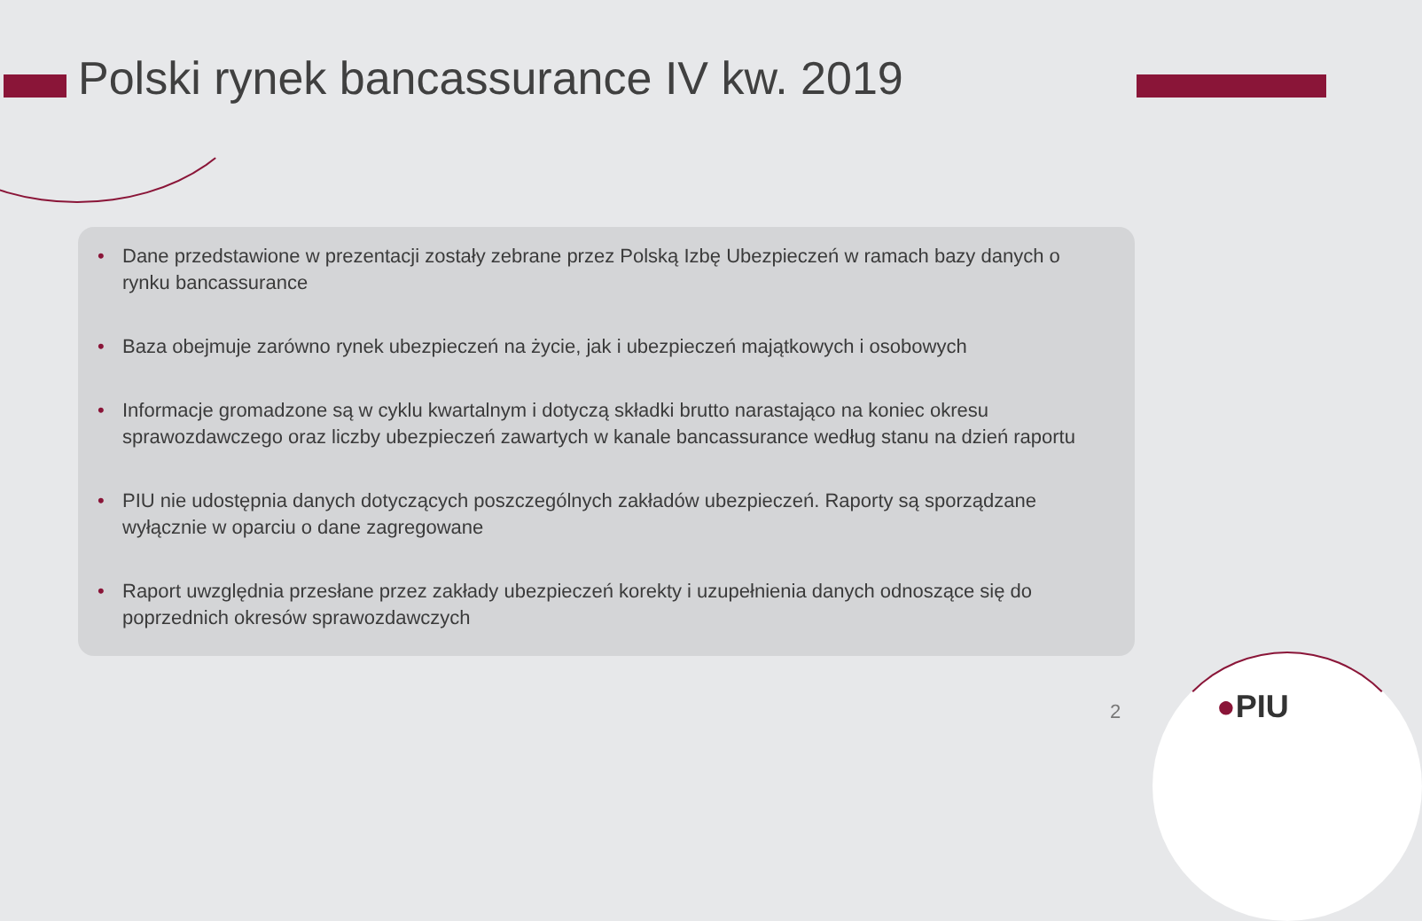Polski rynek bancassurance IV kw. 2019
• Dane przedstawione w prezentacji zostały zebrane przez Polską Izbę Ubezpieczeń w ramach bazy danych o rynku bancassurance
• Baza obejmuje zarówno rynek ubezpieczeń na życie, jak i ubezpieczeń majątkowych i osobowych
• Informacje gromadzone są w cyklu kwartalnym i dotyczą składki brutto narastająco na koniec okresu sprawozdawczego oraz liczby ubezpieczeń zawartych w kanale bancassurance według stanu na dzień raportu
• PIU nie udostępnia danych dotyczących poszczególnych zakładów ubezpieczeń. Raporty są sporządzane wyłącznie w oparciu o dane zagregowane
• Raport uwzględnia przesłane przez zakłady ubezpieczeń korekty i uzupełnienia danych odnoszące się do poprzednich okresów sprawozdawczych
2 ●PIU